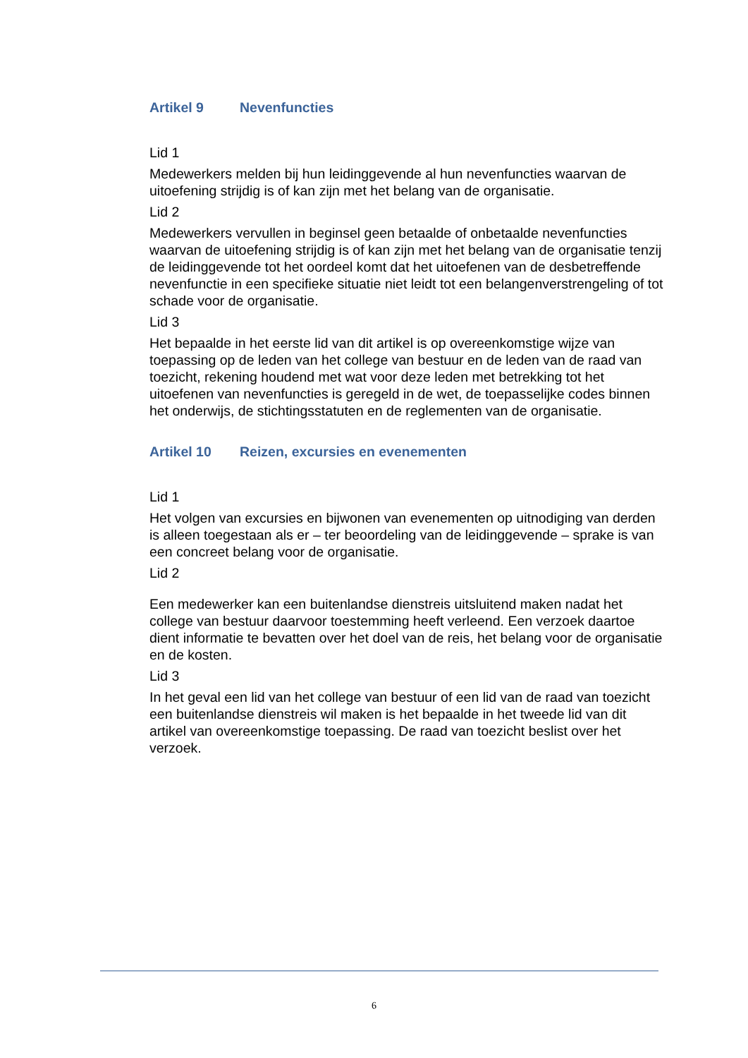Artikel 9 Nevenfuncties
Lid 1
Medewerkers melden bij hun leidinggevende al hun nevenfuncties waarvan de uitoefening strijdig is of kan zijn met het belang van de organisatie.
Lid 2
Medewerkers vervullen in beginsel geen betaalde of onbetaalde nevenfuncties waarvan de uitoefening strijdig is of kan zijn met het belang van de organisatie tenzij de leidinggevende tot het oordeel komt dat het uitoefenen van de desbetreffende nevenfunctie in een specifieke situatie niet leidt tot een belangenverstrengeling of tot schade voor de organisatie.
Lid 3
Het bepaalde in het eerste lid van dit artikel is op overeenkomstige wijze van toepassing op de leden van het college van bestuur en de leden van de raad van toezicht, rekening houdend met wat voor deze leden met betrekking tot het uitoefenen van nevenfuncties is geregeld in de wet, de toepasselijke codes binnen het onderwijs, de stichtingsstatuten en de reglementen van de organisatie.
Artikel 10 Reizen, excursies en evenementen
Lid 1
Het volgen van excursies en bijwonen van evenementen op uitnodiging van derden is alleen toegestaan als er – ter beoordeling van de leidinggevende – sprake is van een concreet belang voor de organisatie.
Lid 2
Een medewerker kan een buitenlandse dienstreis uitsluitend maken nadat het college van bestuur daarvoor toestemming heeft verleend. Een verzoek daartoe dient informatie te bevatten over het doel van de reis, het belang voor de organisatie en de kosten.
Lid 3
In het geval een lid van het college van bestuur of een lid van de raad van toezicht een buitenlandse dienstreis wil maken is het bepaalde in het tweede lid van dit artikel van overeenkomstige toepassing. De raad van toezicht beslist over het verzoek.
6